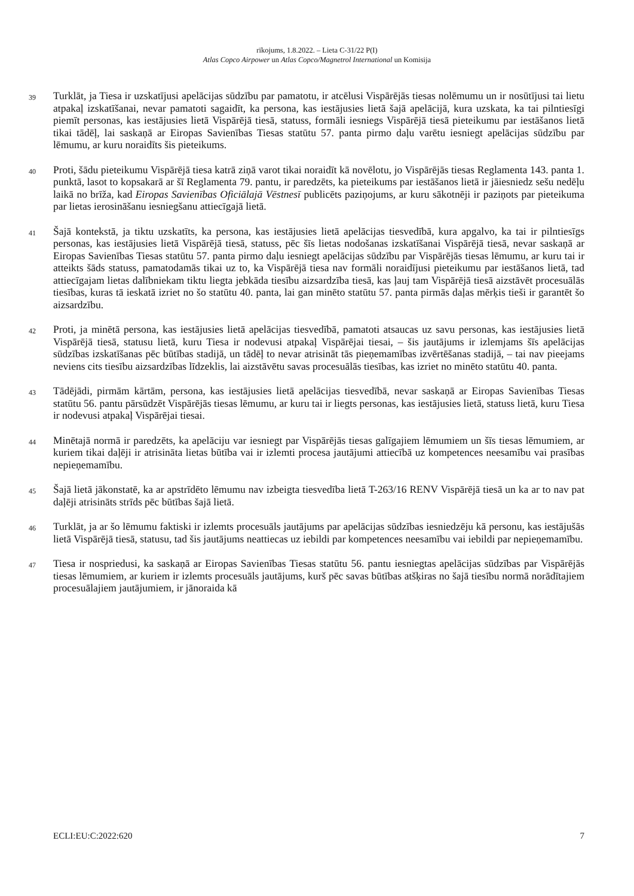rīkojums, 1.8.2022. – Lieta C-31/22 P(I)
Atlas Copco Airpower un Atlas Copco/Magnetrol International un Komisija
39
Turklāt, ja Tiesa ir uzskatījusi apelācijas sūdzību par pamatotu, ir atcēlusi Vispārējās tiesas nolēmumu un ir nosūtījusi tai lietu atpakaļ izskatīšanai, nevar pamatoti sagaidīt, ka persona, kas iestājusies lietā šajā apelācijā, kura uzskata, ka tai pilntiesīgi piemīt personas, kas iestājusies lietā Vispārējā tiesā, statuss, formāli iesniegs Vispārējā tiesā pieteikumu par iestāšanos lietā tikai tādēļ, lai saskaņā ar Eiropas Savienības Tiesas statūtu 57. panta pirmo daļu varētu iesniegt apelācijas sūdzību par lēmumu, ar kuru noraidīts šis pieteikums.
40
Proti, šādu pieteikumu Vispārējā tiesa katrā ziņā varot tikai noraidīt kā novēlotu, jo Vispārējās tiesas Reglamenta 143. panta 1. punktā, lasot to kopsakarā ar šī Reglamenta 79. pantu, ir paredzēts, ka pieteikums par iestāšanos lietā ir jāiesniedz sešu nedēļu laikā no brīža, kad Eiropas Savienības Oficiālajā Vēstnesī publicēts paziņojums, ar kuru sākotnēji ir paziņots par pieteikuma par lietas ierosināšanu iesniegšanu attiecīgajā lietā.
41
Šajā kontekstā, ja tiktu uzskatīts, ka persona, kas iestājusies lietā apelācijas tiesvedībā, kura apgalvo, ka tai ir pilntiesīgs personas, kas iestājusies lietā Vispārējā tiesā, statuss, pēc šīs lietas nodošanas izskatīšanai Vispārējā tiesā, nevar saskaņā ar Eiropas Savienības Tiesas statūtu 57. panta pirmo daļu iesniegt apelācijas sūdzību par Vispārējās tiesas lēmumu, ar kuru tai ir atteikts šāds statuss, pamatodamās tikai uz to, ka Vispārējā tiesa nav formāli noraidījusi pieteikumu par iestāšanos lietā, tad attiecīgajam lietas dalībniekam tiktu liegta jebkāda tiesību aizsardzība tiesā, kas ļauj tam Vispārējā tiesā aizstāvēt procesuālās tiesības, kuras tā ieskatā izriet no šo statūtu 40. panta, lai gan minēto statūtu 57. panta pirmās daļas mērķis tieši ir garantēt šo aizsardzību.
42
Proti, ja minētā persona, kas iestājusies lietā apelācijas tiesvedībā, pamatoti atsaucas uz savu personas, kas iestājusies lietā Vispārējā tiesā, statusu lietā, kuru Tiesa ir nodevusi atpakaļ Vispārējai tiesai, – šis jautājums ir izlemjams šīs apelācijas sūdzības izskatīšanas pēc būtības stadijā, un tādēļ to nevar atrisināt tās pieņemamības izvērtēšanas stadijā, – tai nav pieejams neviens cits tiesību aizsardzības līdzeklis, lai aizstāvētu savas procesuālās tiesības, kas izriet no minēto statūtu 40. panta.
43
Tādējādi, pirmām kārtām, persona, kas iestājusies lietā apelācijas tiesvedībā, nevar saskaņā ar Eiropas Savienības Tiesas statūtu 56. pantu pārsūdzēt Vispārējās tiesas lēmumu, ar kuru tai ir liegts personas, kas iestājusies lietā, statuss lietā, kuru Tiesa ir nodevusi atpakaļ Vispārējai tiesai.
44
Minētajā normā ir paredzēts, ka apelāciju var iesniegt par Vispārējās tiesas galīgajiem lēmumiem un šīs tiesas lēmumiem, ar kuriem tikai daļēji ir atrisināta lietas būtība vai ir izlemti procesa jautājumi attiecībā uz kompetences neesamību vai prasības nepieņemamību.
45
Šajā lietā jākonstatē, ka ar apstrīdēto lēmumu nav izbeigta tiesvedība lietā T-263/16 RENV Vispārējā tiesā un ka ar to nav pat daļēji atrisināts strīds pēc būtības šajā lietā.
46
Turklāt, ja ar šo lēmumu faktiski ir izlemts procesuāls jautājums par apelācijas sūdzības iesniedzēju kā personu, kas iestājušās lietā Vispārējā tiesā, statusu, tad šis jautājums neattiecas uz iebildi par kompetences neesamību vai iebildi par nepieņemamību.
47
Tiesa ir nospriedusi, ka saskaņā ar Eiropas Savienības Tiesas statūtu 56. pantu iesniegtas apelācijas sūdzības par Vispārējās tiesas lēmumiem, ar kuriem ir izlemts procesuāls jautājums, kurš pēc savas būtības atšķiras no šajā tiesību normā norādītajiem procesuālajiem jautājumiem, ir jānoraida kā
ECLI:EU:C:2022:620 7